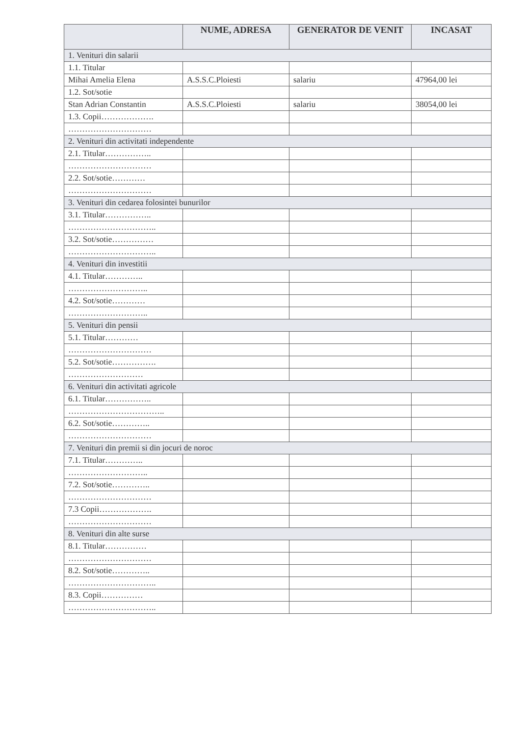| | NUME, ADRESA | GENERATOR DE VENIT | INCASAT |
| --- | --- | --- | --- |
| 1. Venituri din salarii | | | |
| 1.1. Titular | | | |
| Mihai Amelia Elena | A.S.S.C.Ploiesti | salariu | 47964,00 lei |
| 1.2. Sot/sotie | | | |
| Stan Adrian Constantin | A.S.S.C.Ploiesti | salariu | 38054,00 lei |
| 1.3. Copii………………. | | | |
| ………………………… | | | |
| 2. Venituri din activitati independente | | | |
| 2.1. Titular…………….. | | | |
| ………………………… | | | |
| 2.2. Sot/sotie………… | | | |
| ………………………… | | | |
| 3. Venituri din cedarea folosintei bunurilor | | | |
| 3.1. Titular…………….. | | | |
| ………………………….. | | | |
| 3.2. Sot/sotie…………… | | | |
| ………………………….. | | | |
| 4. Venituri din investitii | | | |
| 4.1. Titular………….. | | | |
| ……………………….. | | | |
| 4.2. Sot/sotie………… | | | |
| ……………………….. | | | |
| 5. Venituri din pensii | | | |
| 5.1. Titular………… | | | |
| ………………………… | | | |
| 5.2. Sot/sotie……………. | | | |
| ……………………… | | | |
| 6. Venituri din activitati agricole | | | |
| 6.1. Titular…………….. | | | |
| …………………………….. | | | |
| 6.2. Sot/sotie………….. | | | |
| ………………………… | | | |
| 7. Venituri din premii si din jocuri de noroc | | | |
| 7.1. Titular………….. | | | |
| ……………………….. | | | |
| 7.2. Sot/sotie………….. | | | |
| ………………………… | | | |
| 7.3 Copii………………. | | | |
| ………………………… | | | |
| 8. Venituri din alte surse | | | |
| 8.1. Titular…………… | | | |
| ………………………… | | | |
| 8.2. Sot/sotie………….. | | | |
| ………………………….. | | | |
| 8.3. Copii…………… | | | |
| ………………………….. | | | |